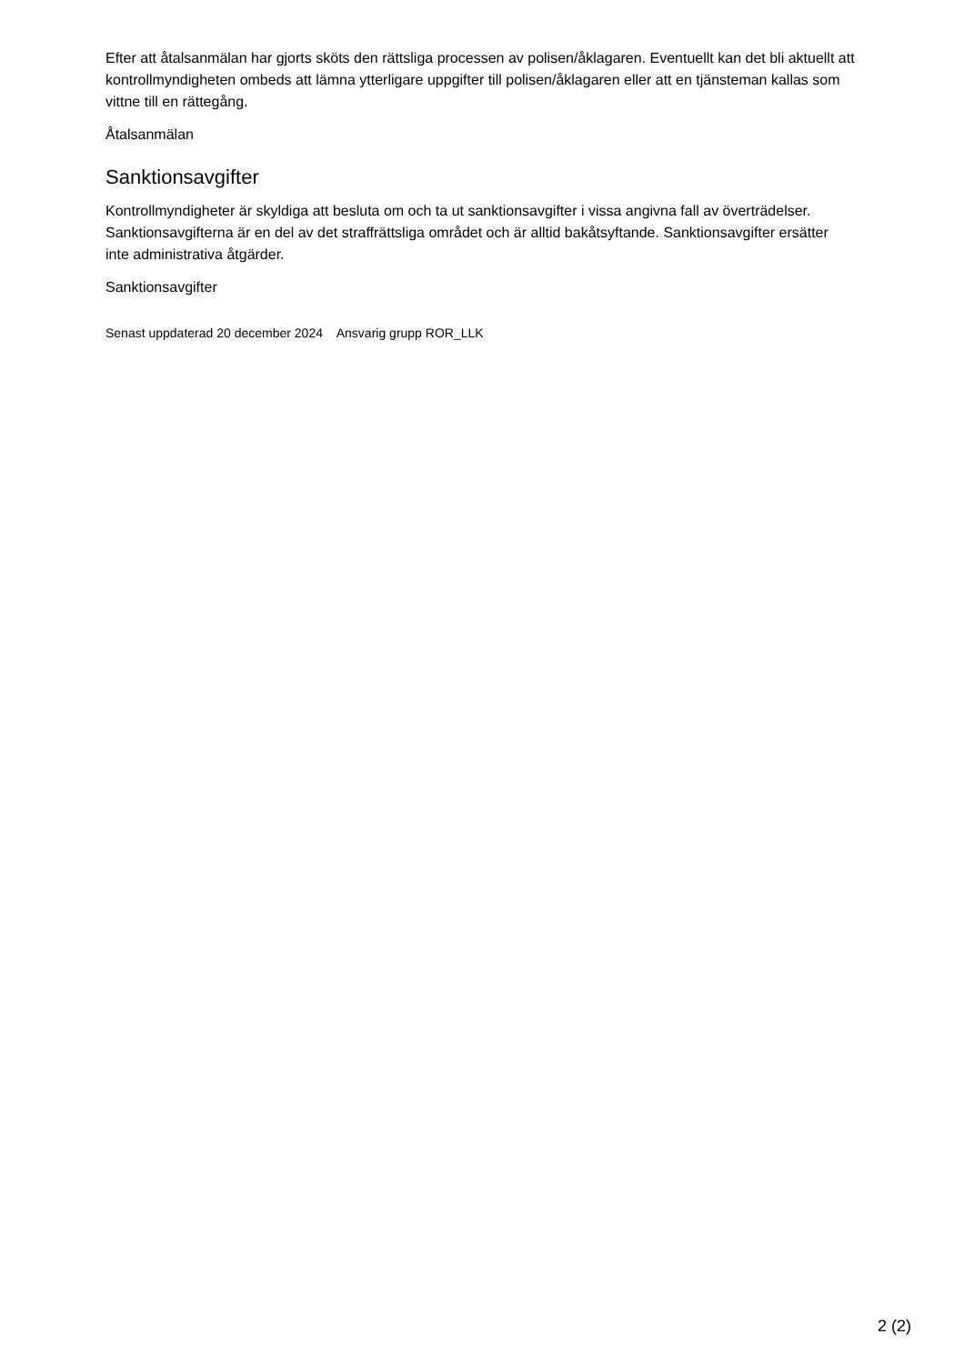Efter att åtalsanmälan har gjorts sköts den rättsliga processen av polisen/åklagaren. Eventuellt kan det bli aktuellt att kontrollmyndigheten ombeds att lämna ytterligare uppgifter till polisen/åklagaren eller att en tjänsteman kallas som vittne till en rättegång.
Åtalsanmälan
Sanktionsavgifter
Kontrollmyndigheter är skyldiga att besluta om och ta ut sanktionsavgifter i vissa angivna fall av överträdelser. Sanktionsavgifterna är en del av det straffrättsliga området och är alltid bakåtsyftande. Sanktionsavgifter ersätter inte administrativa åtgärder.
Sanktionsavgifter
Senast uppdaterad 20 december 2024 Ansvarig grupp ROR_LLK
2 (2)